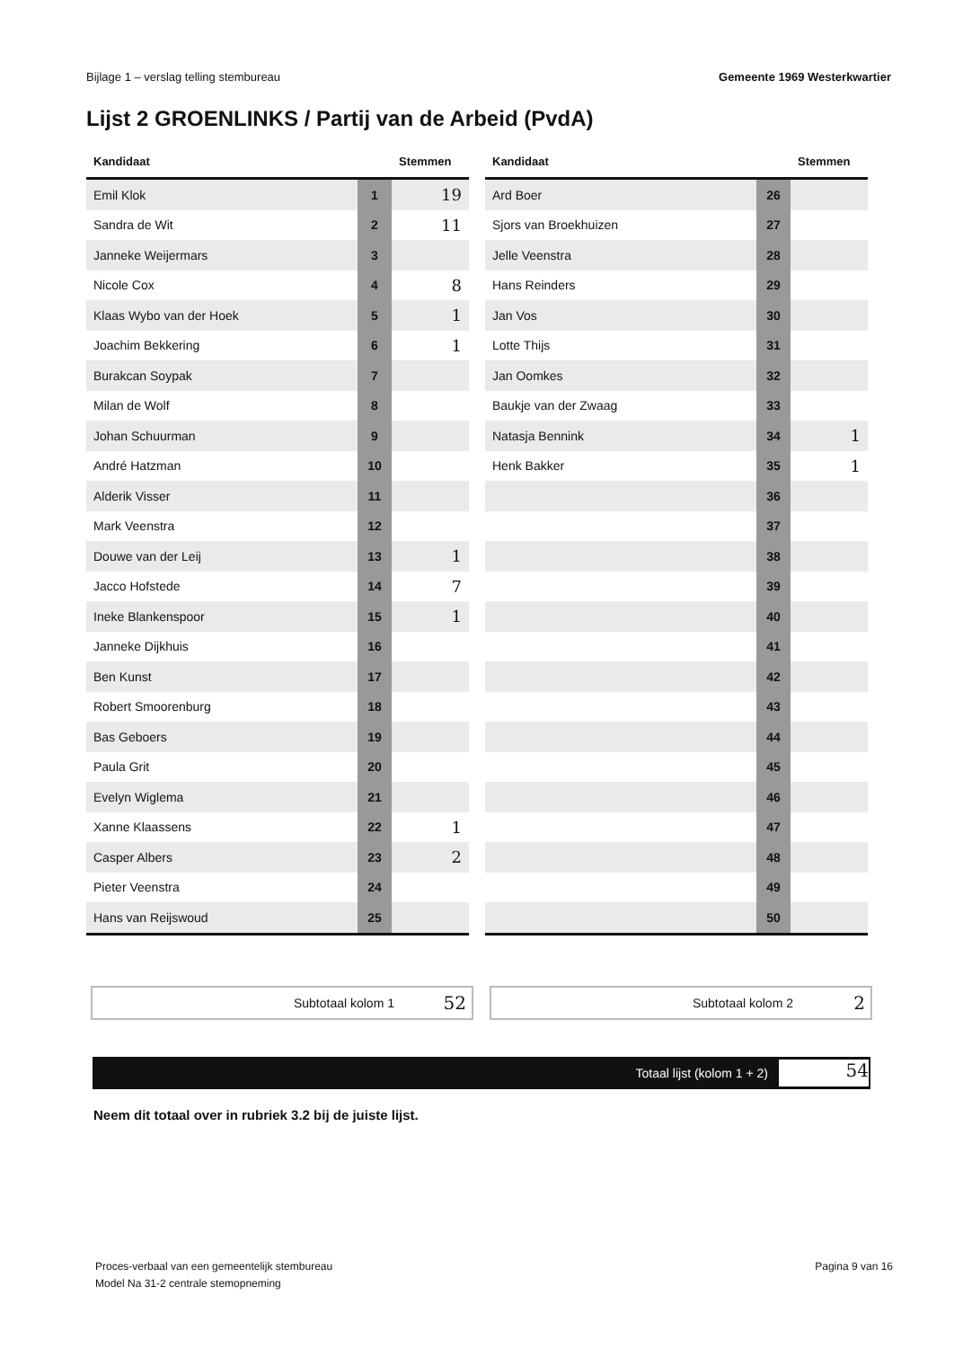Bijlage 1 – verslag telling stembureau Gemeente 1969 Westerkwartier
Lijst 2 GROENLINKS / Partij van de Arbeid (PvdA)
| Kandidaat | | Stemmen |
| --- | --- | --- |
| Emil Klok | 1 | 19 |
| Sandra de Wit | 2 | 11 |
| Janneke Weijermars | 3 | |
| Nicole Cox | 4 | 8 |
| Klaas Wybo van der Hoek | 5 | 1 |
| Joachim Bekkering | 6 | 1 |
| Burakcan Soypak | 7 | |
| Milan de Wolf | 8 | |
| Johan Schuurman | 9 | |
| André Hatzman | 10 | |
| Alderik Visser | 11 | |
| Mark Veenstra | 12 | |
| Douwe van der Leij | 13 | 1 |
| Jacco Hofstede | 14 | 7 |
| Ineke Blankenspoor | 15 | 1 |
| Janneke Dijkhuis | 16 | |
| Ben Kunst | 17 | |
| Robert Smoorenburg | 18 | |
| Bas Geboers | 19 | |
| Paula Grit | 20 | |
| Evelyn Wiglema | 21 | |
| Xanne Klaassens | 22 | 1 |
| Casper Albers | 23 | 2 |
| Pieter Veenstra | 24 | |
| Hans van Reijswoud | 25 | |
| Kandidaat | | Stemmen |
| --- | --- | --- |
| Ard Boer | 26 | |
| Sjors van Broekhuizen | 27 | |
| Jelle Veenstra | 28 | |
| Hans Reinders | 29 | |
| Jan Vos | 30 | |
| Lotte Thijs | 31 | |
| Jan Oomkes | 32 | |
| Baukje van der Zwaag | 33 | |
| Natasja Bennink | 34 | 1 |
| Henk Bakker | 35 | 1 |
| | 36 | |
| | 37 | |
| | 38 | |
| | 39 | |
| | 40 | |
| | 41 | |
| | 42 | |
| | 43 | |
| | 44 | |
| | 45 | |
| | 46 | |
| | 47 | |
| | 48 | |
| | 49 | |
| | 50 | |
Subtotaal kolom 1 52
Subtotaal kolom 2 2
Totaal lijst (kolom 1 + 2) 54
Neem dit totaal over in rubriek 3.2 bij de juiste lijst.
Proces-verbaal van een gemeentelijk stembureau
Model Na 31-2 centrale stemopneming Pagina 9 van 16